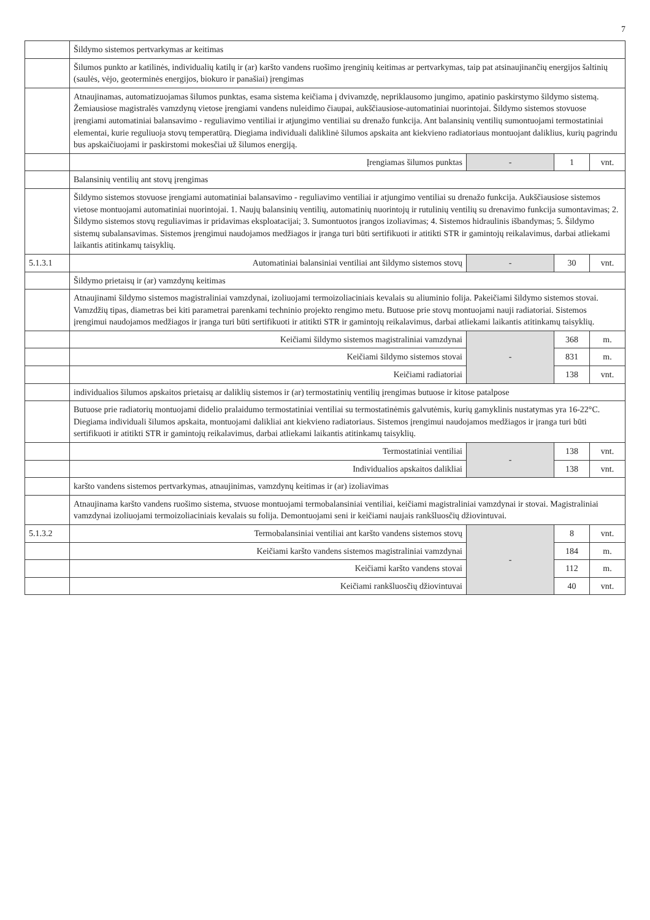7
| | Šildymo sistemos pertvarkymas ar keitimas | | | |
| | Šilumos punkto ar katilinės, individualių katilų ir (ar) karšto vandens ruošimo įrenginių keitimas ar pertvarkymas, taip pat atsinaujinančių energijos šaltinių (saulės, vėjo, geoterminės energijos, biokuro ir panašiai) įrengimas | | | |
| | Atnaujinamas, automatizuojamas šilumos punktas, esama sistema keičiama į dvivamzdę, nepriklausomo jungimo, apatinio paskirstymo šildymo sistemą. Žemiausiose magistralės vamzdynų vietose įrengiami vandens nuleidimo čiaupai, aukščiausiose-automatiniai nuorintojai. Šildymo sistemos stovuose įrengiami automatiniai balansavimo - reguliavimo ventiliai ir atjungimo ventiliai su drenažo funkcija. Ant balansinių ventilių sumontuojami termostatiniai elementai, kurie reguliuoja stovų temperatūrą. Diegiama individuali daliklinė šilumos apskaita ant kiekvieno radiatoriaus montuojant daliklius, kurių pagrindu bus apskaičiuojami ir paskirstomi mokesčiai už šilumos energiją. | | | |
| | Įrengiamas šilumos punktas | - | 1 | vnt. |
| | Balansinių ventilių ant stovų įrengimas | | | |
| | Šildymo sistemos stovuose įrengiami automatiniai balansavimo - reguliavimo ventiliai ir atjungimo ventiliai su drenažo funkcija. Aukščiausiose sistemos vietose montuojami automatiniai nuorintojai. 1. Naujų balansinių ventilių, automatinių nuorintojų ir rutulinių ventilių su drenavimo funkcija sumontavimas; 2. Šildymo sistemos stovų reguliavimas ir pridavimas eksploatacijai; 3. Sumontuotos įrangos izoliavimas; 4. Sistemos hidraulinis išbandymas; 5. Šildymo sistemų subalansavimas. Sistemos įrengimui naudojamos medžiagos ir įranga turi būti sertifikuoti ir atitikti STR ir gamintojų reikalavimus, darbai atliekami laikantis atitinkamų taisyklių. | | | |
| 5.1.3.1 | Automatiniai balansiniai ventiliai ant šildymo sistemos stovų | - | 30 | vnt. |
| | Šildymo prietaisų ir (ar) vamzdynų keitimas | | | |
| | Atnaujinami šildymo sistemos magistraliniai vamzdynai, izoliuojami termoizoliaciniais kevalais su aliuminio folija. Pakeičiami šildymo sistemos stovai. Vamzdžių tipas, diametras bei kiti parametrai parenkami techninio projekto rengimo metu. Butuose prie stovų montuojami nauji radiatoriai. Sistemos įrengimui naudojamos medžiagos ir įranga turi būti sertifikuoti ir atitikti STR ir gamintojų reikalavimus, darbai atliekami laikantis atitinkamų taisyklių. | | | |
| | Keičiami šildymo sistemos magistraliniai vamzdynai | - | 368 | m. |
| | Keičiami šildymo sistemos stovai | | 831 | m. |
| | Keičiami radiatoriai | | 138 | vnt. |
| | individualios šilumos apskaitos prietaisų ar daliklių sistemos ir (ar) termostatinių ventilių įrengimas butuose ir kitose patalpose | | | |
| | Butuose prie radiatorių montuojami didelio pralaidumo termostatiniai ventiliai su termostatinėmis galvutėmis, kurių gamyklinis nustatymas yra 16-22°C. Diegiama individuali šilumos apskaita, montuojami dalikliai ant kiekvieno radiatoriaus. Sistemos įrengimui naudojamos medžiagos ir įranga turi būti sertifikuoti ir atitikti STR ir gamintojų reikalavimus, darbai atliekami laikantis atitinkamų taisyklių. | | | |
| | Termostatiniai ventiliai | - | 138 | vnt. |
| | Individualios apskaitos dalikliai | | 138 | vnt. |
| | karšto vandens sistemos pertvarkymas, atnaujinimas, vamzdynų keitimas ir (ar) izoliavimas | | | |
| | Atnaujinama karšto vandens ruošimo sistema, stvuose montuojami termobalansiniai ventiliai, keičiami magistraliniai vamzdynai ir stovai. Magistraliniai vamzdynai izoliuojami termoizoliaciniais kevalais su folija. Demontuojami seni ir keičiami naujais rankšluosčių džiovintuvai. | | | |
| 5.1.3.2 | Termobalansiniai ventiliai ant karšto vandens sistemos stovų | - | 8 | vnt. |
| | Keičiami karšto vandens sistemos magistraliniai vamzdynai | | 184 | m. |
| | Keičiami karšto vandens stovai | | 112 | m. |
| | Keičiami rankšluosčių džiovintuvai | | 40 | vnt. |